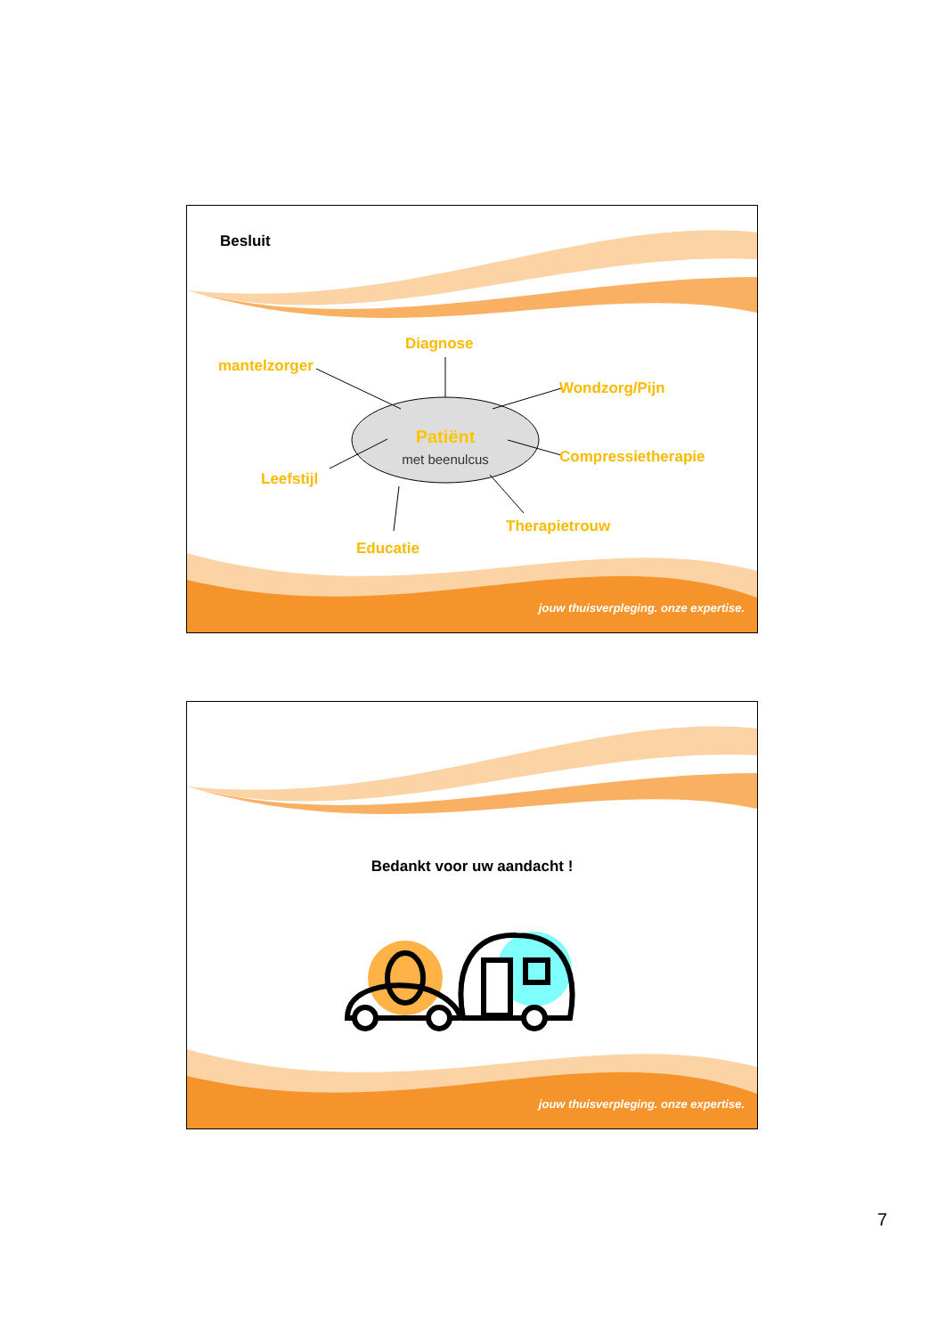Besluit
Diagnose
mantelzorger
Wondzorg/Pijn
Patiënt
met beenulcus Compressietherapie
Leefstijl
Therapietrouw
Educatie
jouw thuisverpleging. onze expertise.
Bedankt voor uw aandacht !
jouw thuisverpleging. onze expertise.
7